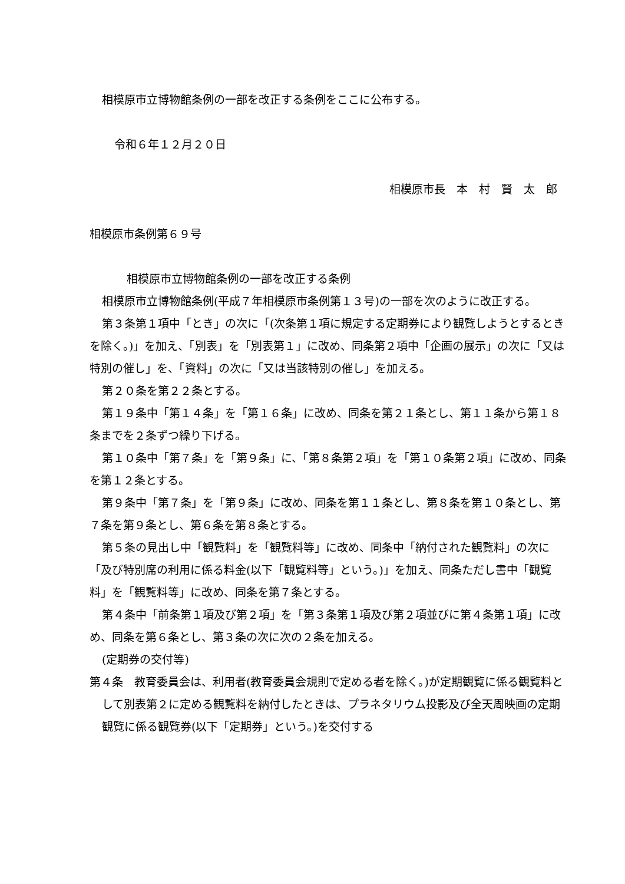相模原市立博物館条例の一部を改正する条例をここに公布する。
令和６年１２月２０日
相模原市長　本　村　賢　太　郎
相模原市条例第６９号
相模原市立博物館条例の一部を改正する条例
相模原市立博物館条例(平成７年相模原市条例第１３号)の一部を次のように改正する。
第３条第１項中「とき」の次に「(次条第１項に規定する定期券により観覧しようとするときを除く。)」を加え、「別表」を「別表第１」に改め、同条第２項中「企画の展示」の次に「又は特別の催し」を、「資料」の次に「又は当該特別の催し」を加える。
第２０条を第２２条とする。
第１９条中「第１４条」を「第１６条」に改め、同条を第２１条とし、第１１条から第１８条までを２条ずつ繰り下げる。
第１０条中「第７条」を「第９条」に、「第８条第２項」を「第１０条第２項」に改め、同条を第１２条とする。
第９条中「第７条」を「第９条」に改め、同条を第１１条とし、第８条を第１０条とし、第７条を第９条とし、第６条を第８条とする。
第５条の見出し中「観覧料」を「観覧料等」に改め、同条中「納付された観覧料」の次に「及び特別席の利用に係る料金(以下「観覧料等」という。)」を加え、同条ただし書中「観覧料」を「観覧料等」に改め、同条を第７条とする。
第４条中「前条第１項及び第２項」を「第３条第１項及び第２項並びに第４条第１項」に改め、同条を第６条とし、第３条の次に次の２条を加える。
(定期券の交付等)
第４条　教育委員会は、利用者(教育委員会規則で定める者を除く。)が定期観覧に係る観覧料として別表第２に定める観覧料を納付したときは、プラネタリウム投影及び全天周映画の定期観覧に係る観覧券(以下「定期券」という。)を交付する